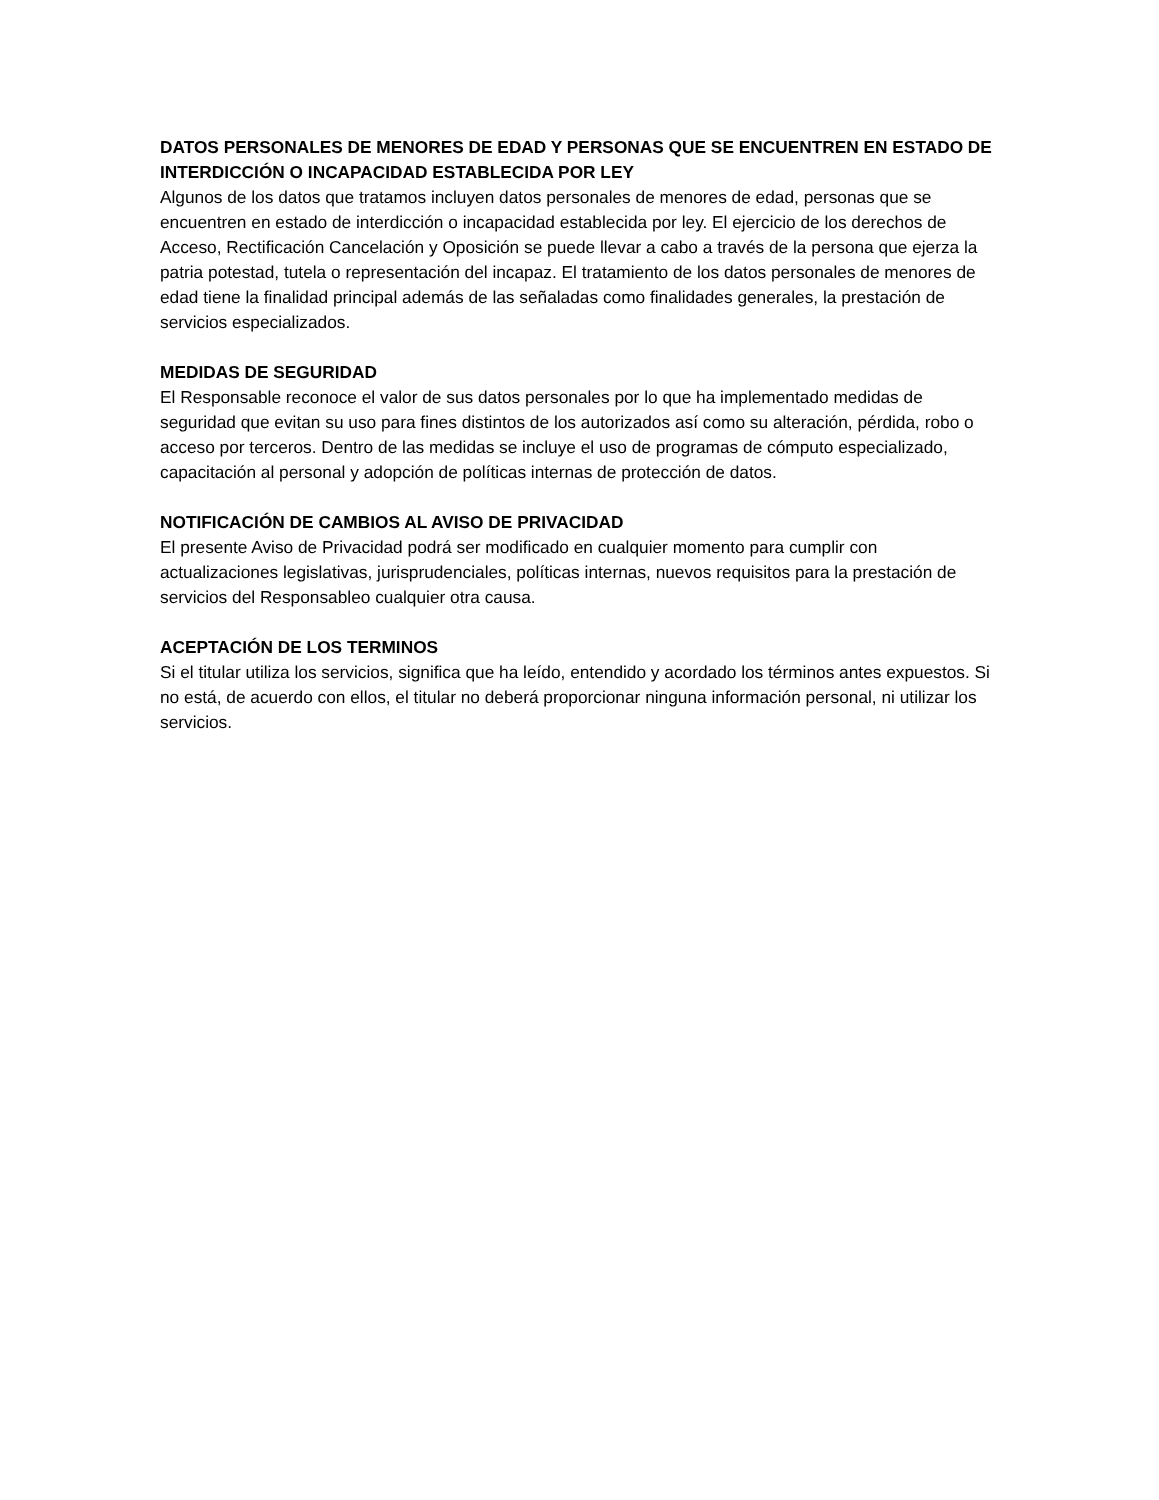DATOS PERSONALES DE MENORES DE EDAD Y PERSONAS QUE SE ENCUENTREN EN ESTADO DE INTERDICCIÓN O INCAPACIDAD ESTABLECIDA POR LEY
Algunos de los datos que tratamos incluyen datos personales de menores de edad, personas que se encuentren en estado de interdicción o incapacidad establecida por ley. El ejercicio de los derechos de Acceso, Rectificación Cancelación y Oposición se puede llevar a cabo a través de la persona que ejerza la patria potestad, tutela o representación del incapaz. El tratamiento de los datos personales de menores de edad tiene la finalidad principal además de las señaladas como finalidades generales, la prestación de servicios especializados.
MEDIDAS DE SEGURIDAD
El Responsable reconoce el valor de sus datos personales por lo que ha implementado medidas de seguridad que evitan su uso para fines distintos de los autorizados así como su alteración, pérdida, robo o acceso por terceros. Dentro de las medidas se incluye el uso de programas de cómputo especializado, capacitación al personal y adopción de políticas internas de protección de datos.
NOTIFICACIÓN DE CAMBIOS AL AVISO DE PRIVACIDAD
El presente Aviso de Privacidad podrá ser modificado en cualquier momento para cumplir con actualizaciones legislativas, jurisprudenciales, políticas internas, nuevos requisitos para la prestación de servicios del Responsableo cualquier otra causa.
ACEPTACIÓN DE LOS TERMINOS
Si el titular utiliza los servicios, significa que ha leído, entendido y acordado los términos antes expuestos. Si no está, de acuerdo con ellos, el titular no deberá proporcionar ninguna información personal, ni utilizar los servicios.